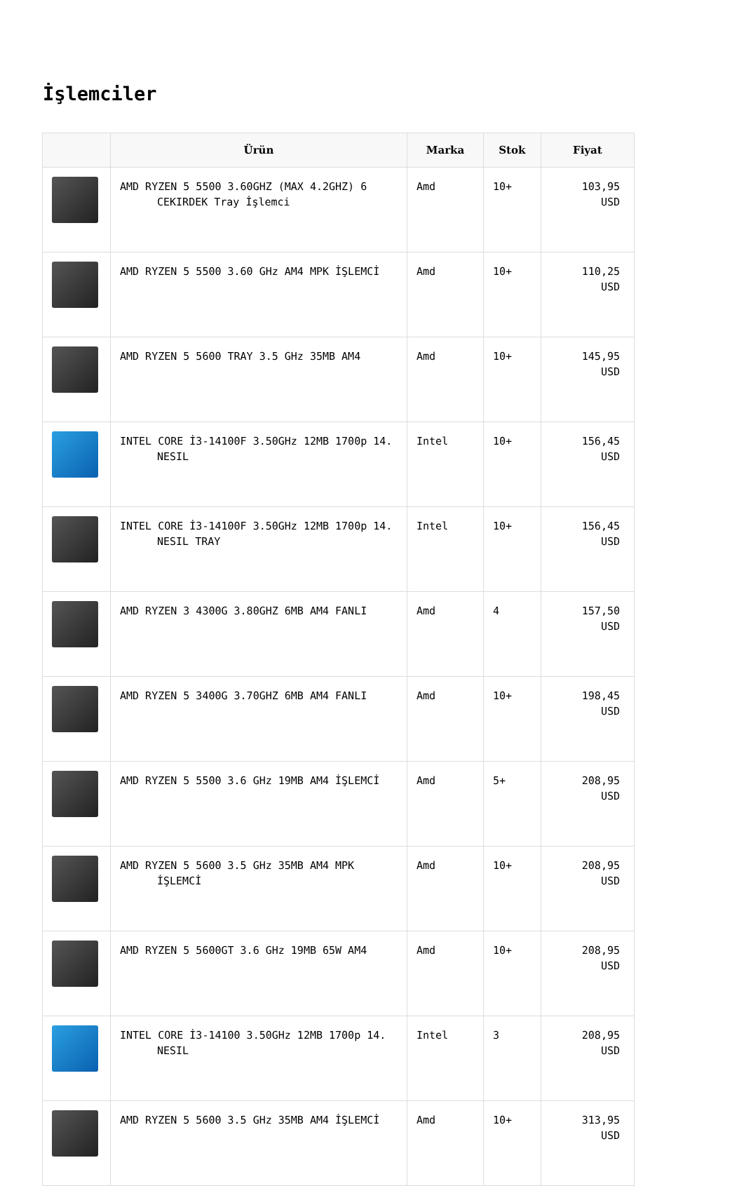İşlemciler
| | Ürün | Marka | Stok | Fiyat |
| --- | --- | --- | --- | --- |
| | AMD RYZEN 5 5500 3.60GHZ (MAX 4.2GHZ) 6 CEKIRDEK Tray İşlemci | Amd | 10+ | 103,95 USD |
| | AMD RYZEN 5 5500 3.60 GHz AM4 MPK İŞLEMCİ | Amd | 10+ | 110,25 USD |
| | AMD RYZEN 5 5600 TRAY 3.5 GHz 35MB AM4 | Amd | 10+ | 145,95 USD |
| | INTEL CORE İ3-14100F 3.50GHz 12MB 1700p 14. NESIL | Intel | 10+ | 156,45 USD |
| | INTEL CORE İ3-14100F 3.50GHz 12MB 1700p 14. NESIL TRAY | Intel | 10+ | 156,45 USD |
| | AMD RYZEN 3 4300G 3.80GHZ 6MB AM4 FANLI | Amd | 4 | 157,50 USD |
| | AMD RYZEN 5 3400G 3.70GHZ 6MB AM4 FANLI | Amd | 10+ | 198,45 USD |
| | AMD RYZEN 5 5500 3.6 GHz 19MB AM4 İŞLEMCİ | Amd | 5+ | 208,95 USD |
| | AMD RYZEN 5 5600 3.5 GHz 35MB AM4 MPK İŞLEMCİ | Amd | 10+ | 208,95 USD |
| | AMD RYZEN 5 5600GT 3.6 GHz 19MB 65W AM4 | Amd | 10+ | 208,95 USD |
| | INTEL CORE İ3-14100 3.50GHz 12MB 1700p 14. NESIL | Intel | 3 | 208,95 USD |
| | AMD RYZEN 5 5600 3.5 GHz 35MB AM4 İŞLEMCİ | Amd | 10+ | 313,95 USD |